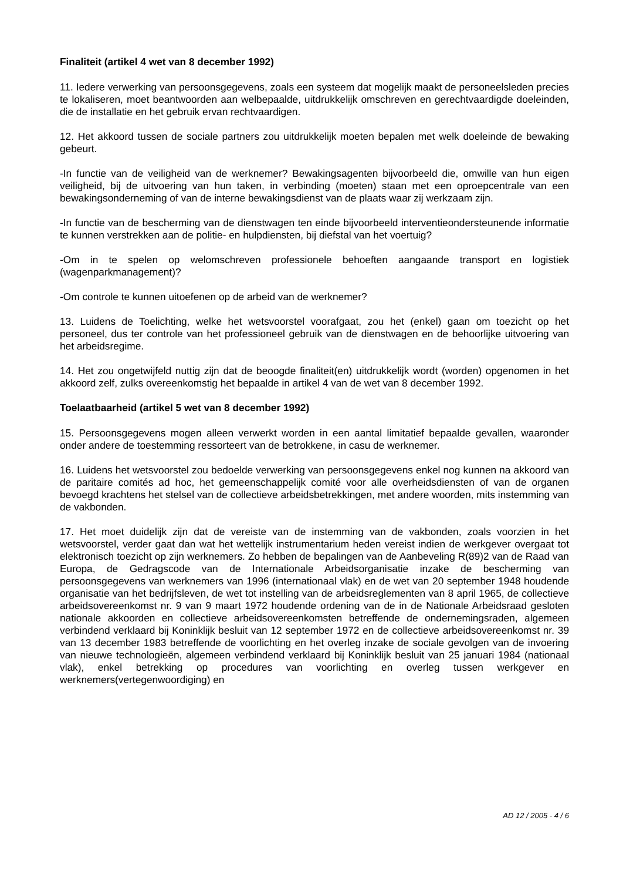Finaliteit (artikel 4 wet van 8 december 1992)
11. Iedere verwerking van persoonsgegevens, zoals een systeem dat mogelijk maakt de personeelsleden precies te lokaliseren, moet beantwoorden aan welbepaalde, uitdrukkelijk omschreven en gerechtvaardigde doeleinden, die de installatie en het gebruik ervan rechtvaardigen.
12. Het akkoord tussen de sociale partners zou uitdrukkelijk moeten bepalen met welk doeleinde de bewaking gebeurt.
-In functie van de veiligheid van de werknemer? Bewakingsagenten bijvoorbeeld die, omwille van hun eigen veiligheid, bij de uitvoering van hun taken, in verbinding (moeten) staan met een oproepcentrale van een bewakingsonderneming of van de interne bewakingsdienst van de plaats waar zij werkzaam zijn.
-In functie van de bescherming van de dienstwagen ten einde bijvoorbeeld interventieondersteunende informatie te kunnen verstrekken aan de politie- en hulpdiensten, bij diefstal van het voertuig?
-Om in te spelen op welomschreven professionele behoeften aangaande transport en logistiek (wagenparkmanagement)?
-Om controle te kunnen uitoefenen op de arbeid van de werknemer?
13. Luidens de Toelichting, welke het wetsvoorstel voorafgaat, zou het (enkel) gaan om toezicht op het personeel, dus ter controle van het professioneel gebruik van de dienstwagen en de behoorlijke uitvoering van het arbeidsregime.
14. Het zou ongetwijfeld nuttig zijn dat de beoogde finaliteit(en) uitdrukkelijk wordt (worden) opgenomen in het akkoord zelf, zulks overeenkomstig het bepaalde in artikel 4 van de wet van 8 december 1992.
Toelaatbaarheid (artikel 5 wet van 8 december 1992)
15. Persoonsgegevens mogen alleen verwerkt worden in een aantal limitatief bepaalde gevallen, waaronder onder andere de toestemming ressorteert van de betrokkene, in casu de werknemer.
16. Luidens het wetsvoorstel zou bedoelde verwerking van persoonsgegevens enkel nog kunnen na akkoord van de paritaire comités ad hoc, het gemeenschappelijk comité voor alle overheidsdiensten of van de organen bevoegd krachtens het stelsel van de collectieve arbeidsbetrekkingen, met andere woorden, mits instemming van de vakbonden.
17. Het moet duidelijk zijn dat de vereiste van de instemming van de vakbonden, zoals voorzien in het wetsvoorstel, verder gaat dan wat het wettelijk instrumentarium heden vereist indien de werkgever overgaat tot elektronisch toezicht op zijn werknemers. Zo hebben de bepalingen van de Aanbeveling R(89)2 van de Raad van Europa, de Gedragscode van de Internationale Arbeidsorganisatie inzake de bescherming van persoonsgegevens van werknemers van 1996 (internationaal vlak) en de wet van 20 september 1948 houdende organisatie van het bedrijfsleven, de wet tot instelling van de arbeidsreglementen van 8 april 1965, de collectieve arbeidsovereenkomst nr. 9 van 9 maart 1972 houdende ordening van de in de Nationale Arbeidsraad gesloten nationale akkoorden en collectieve arbeidsovereenkomsten betreffende de ondernemingsraden, algemeen verbindend verklaard bij Koninklijk besluit van 12 september 1972 en de collectieve arbeidsovereenkomst nr. 39 van 13 december 1983 betreffende de voorlichting en het overleg inzake de sociale gevolgen van de invoering van nieuwe technologieën, algemeen verbindend verklaard bij Koninklijk besluit van 25 januari 1984 (nationaal vlak), enkel betrekking op procedures van voorlichting en overleg tussen werkgever en werknemers(vertegenwoordiging) en
AD 12 / 2005 - 4 / 6